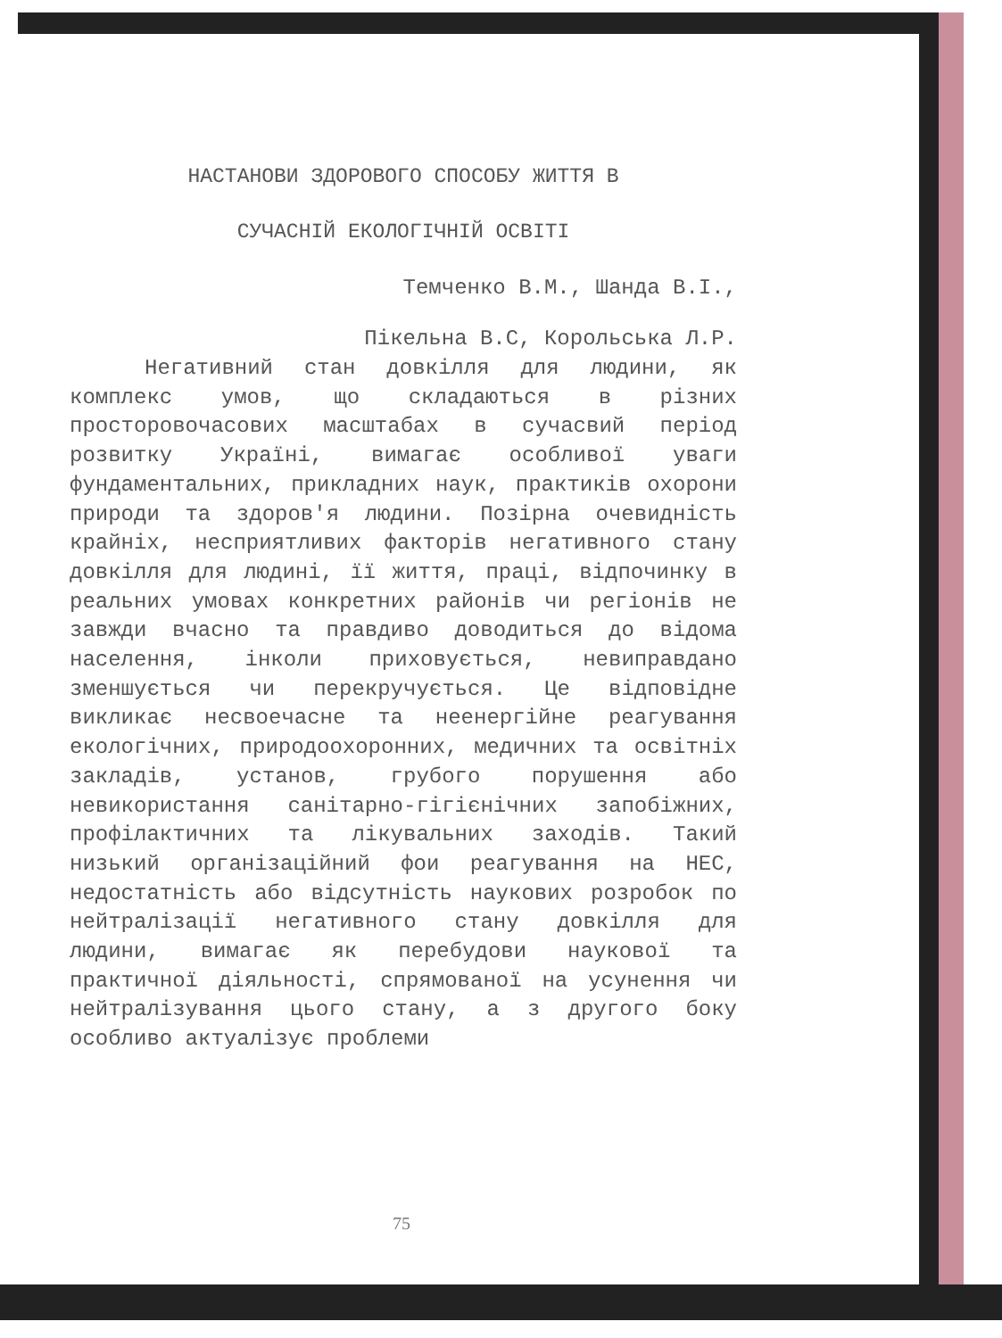НАСТАНОВИ ЗДОРОВОГО СПОСОБУ ЖИТТЯ В
СУЧАСНІЙ ЕКОЛОГІЧНІЙ ОСВІТІ
Темченко В.М., Шанда В.І.,
Пікельна В.С, Корольська Л.Р.
Негативний стан довкілля для людини, як комплекс умов, що складаються в різних просторовочасових масштабах в сучасвий період розвитку Україні, вимагає особливої уваги фундаментальних, прикладних наук, практиків охорони природи та здоров'я людини. Позірна очевидність крайніх, несприятливих факторів негативного стану довкілля для людині, її життя, праці, відпочинку в реальних умовах конкретних районів чи регіонів не завжди вчасно та правдиво доводиться до відома населення, інколи приховується, невиправдано зменшується чи перекручується. Це відповідне викликає несвоечасне та неенергійне реагування екологічних, природоохоронних, медичних та освітніх закладів, установ, грубого порушення або невикористання санітарно-гігієнічних запобіжних, профілактичних та лікувальних заходів. Такий низький організаційний фои реагування на НЕС, недостатність або відсутність наукових розробок по нейтралізації негативного стану довкілля для людини, вимагає як перебудови наукової та практичної діяльності, спрямованої на усунення чи нейтралізування цього стану, а з другого боку особливо актуалізує проблеми
75